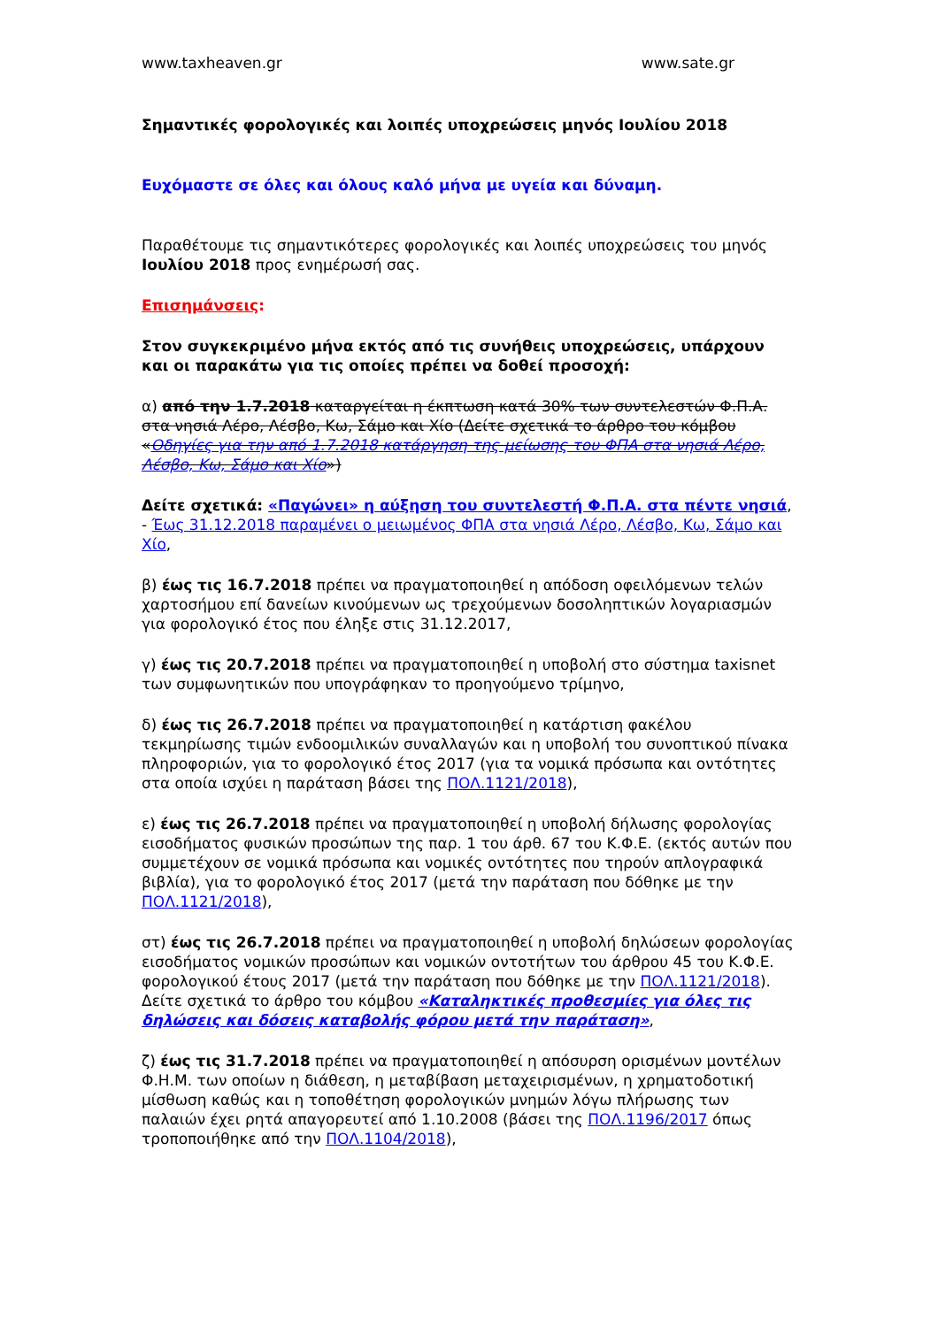www.taxheaven.gr www.sate.gr
Σημαντικές φορολογικές και λοιπές υποχρεώσεις μηνός Ιουλίου 2018
Ευχόμαστε σε όλες και όλους καλό μήνα με υγεία και δύναμη.
Παραθέτουμε τις σημαντικότερες φορολογικές και λοιπές υποχρεώσεις του μηνός Ιουλίου 2018 προς ενημέρωσή σας.
Επισημάνσεις:
Στον συγκεκριμένο μήνα εκτός από τις συνήθεις υποχρεώσεις, υπάρχουν και οι παρακάτω για τις οποίες πρέπει να δοθεί προσοχή:
α) από την 1.7.2018 καταργείται η έκπτωση κατά 30% των συντελεστών Φ.Π.Α. στα νησιά Λέρο, Λέσβο, Κω, Σάμο και Χίο (Δείτε σχετικά το άρθρο του κόμβου «Οδηγίες για την από 1.7.2018 κατάργηση της μείωσης του ΦΠΑ στα νησιά Λέρο, Λέσβο, Κω, Σάμο και Χίο»)
Δείτε σχετικά: «Παγώνει» η αύξηση του συντελεστή Φ.Π.Α. στα πέντε νησιά, - Έως 31.12.2018 παραμένει ο μειωμένος ΦΠΑ στα νησιά Λέρο, Λέσβο, Κω, Σάμο και Χίο,
β) έως τις 16.7.2018 πρέπει να πραγματοποιηθεί η απόδοση οφειλόμενων τελών χαρτοσήμου επί δανείων κινούμενων ως τρεχούμενων δοσοληπτικών λογαριασμών για φορολογικό έτος που έληξε στις 31.12.2017,
γ) έως τις 20.7.2018 πρέπει να πραγματοποιηθεί η υποβολή στο σύστημα taxisnet των συμφωνητικών που υπογράφηκαν το προηγούμενο τρίμηνο,
δ) έως τις 26.7.2018 πρέπει να πραγματοποιηθεί η κατάρτιση φακέλου τεκμηρίωσης τιμών ενδοομιλικών συναλλαγών και η υποβολή του συνοπτικού πίνακα πληροφοριών, για το φορολογικό έτος 2017 (για τα νομικά πρόσωπα και οντότητες στα οποία ισχύει η παράταση βάσει της ΠΟΛ.1121/2018),
ε) έως τις 26.7.2018 πρέπει να πραγματοποιηθεί η υποβολή δήλωσης φορολογίας εισοδήματος φυσικών προσώπων της παρ. 1 του άρθ. 67 του Κ.Φ.Ε. (εκτός αυτών που συμμετέχουν σε νομικά πρόσωπα και νομικές οντότητες που τηρούν απλογραφικά βιβλία), για το φορολογικό έτος 2017 (μετά την παράταση που δόθηκε με την ΠΟΛ.1121/2018),
στ) έως τις 26.7.2018 πρέπει να πραγματοποιηθεί η υποβολή δηλώσεων φορολογίας εισοδήματος νομικών προσώπων και νομικών οντοτήτων του άρθρου 45 του Κ.Φ.Ε. φορολογικού έτους 2017 (μετά την παράταση που δόθηκε με την ΠΟΛ.1121/2018). Δείτε σχετικά το άρθρο του κόμβου «Καταληκτικές προθεσμίες για όλες τις δηλώσεις και δόσεις καταβολής φόρου μετά την παράταση»,
ζ) έως τις 31.7.2018 πρέπει να πραγματοποιηθεί η απόσυρση ορισμένων μοντέλων Φ.Η.Μ. των οποίων η διάθεση, η μεταβίβαση μεταχειρισμένων, η χρηματοδοτική μίσθωση καθώς και η τοποθέτηση φορολογικών μνημών λόγω πλήρωσης των παλαιών έχει ρητά απαγορευτεί από 1.10.2008 (βάσει της ΠΟΛ.1196/2017 όπως τροποποιήθηκε από την ΠΟΛ.1104/2018),